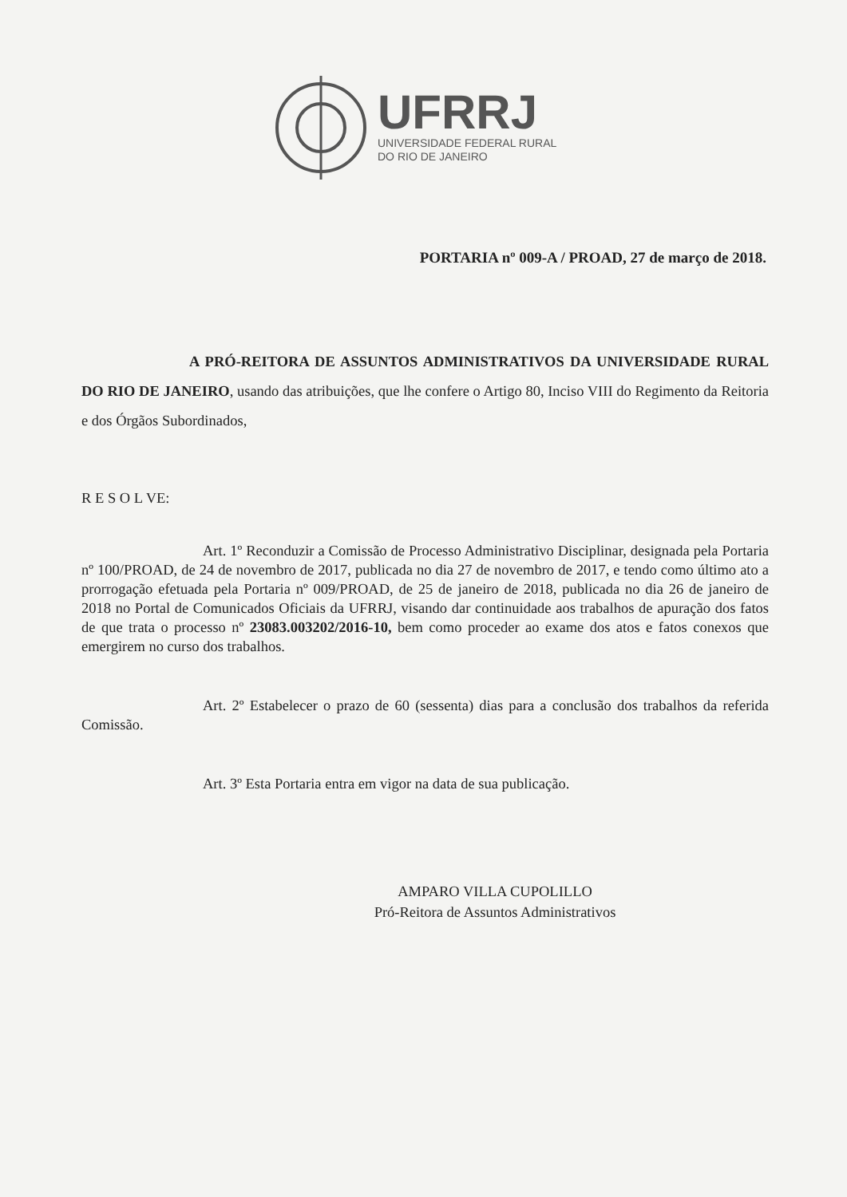UFRRJ
UNIVERSIDADE FEDERAL RURAL
DO RIO DE JANEIRO
PORTARIA nº 009-A / PROAD, 27 de março de 2018.
A PRÓ-REITORA DE ASSUNTOS ADMINISTRATIVOS DA UNIVERSIDADE RURAL DO RIO DE JANEIRO, usando das atribuições, que lhe confere o Artigo 80, Inciso VIII do Regimento da Reitoria e dos Órgãos Subordinados,
R E S O L VE:
Art. 1º Reconduzir a Comissão de Processo Administrativo Disciplinar, designada pela Portaria nº 100/PROAD, de 24 de novembro de 2017, publicada no dia 27 de novembro de 2017, e tendo como último ato a prorrogação efetuada pela Portaria nº 009/PROAD, de 25 de janeiro de 2018, publicada no dia 26 de janeiro de 2018 no Portal de Comunicados Oficiais da UFRRJ, visando dar continuidade aos trabalhos de apuração dos fatos de que trata o processo nº 23083.003202/2016-10, bem como proceder ao exame dos atos e fatos conexos que emergirem no curso dos trabalhos.
Art. 2º Estabelecer o prazo de 60 (sessenta) dias para a conclusão dos trabalhos da referida Comissão.
Art. 3º Esta Portaria entra em vigor na data de sua publicação.
AMPARO VILLA CUPOLILLO
Pró-Reitora de Assuntos Administrativos